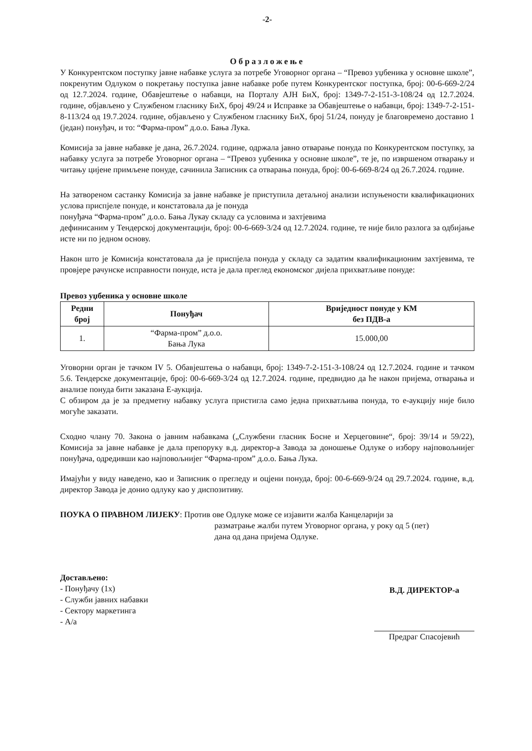-2-
Образложење
У Конкурентском поступку јавне набавке услуга за потребе Уговорног органа – “Превоз уџбеника у основне школе”, покренутим Одлуком о покретању поступка јавне набавке робе путем Конкурентског поступка, број: 00-6-669-2/24 од 12.7.2024. године, Обавјештење о набавци, на Порталу АЈН БиХ, број: 1349-7-2-151-3-108/24 од 12.7.2024. године, објављено у Службеном гласнику БиХ, број 49/24 и Исправке за Обавјештење о набавци, број: 1349-7-2-151-8-113/24 од 19.7.2024. године, објављено у Службеном гласнику БиХ, број 51/24, понуду је благовремено доставио 1 (један) понуђач, и то: “Фарма-пром” д.о.о. Бања Лука.
Комисија за јавне набавке је дана, 26.7.2024. године, одржала јавно отварање понуда по Конкурентском поступку, за набавку услуга за потребе Уговорног органа – “Превоз уџбеника у основне школе”, те је, по извршеном отварању и читању цијене примљене понуде, сачинила Записник са отварања понуда, број: 00-6-669-8/24 од 26.7.2024. године.
На затвореном састанку Комисија за јавне набавке је приступила детаљној анализи испуњености квалификационих услова приспјеле понуде, и констатовала да је понуда
понуђача “Фарма-пром” д.о.о. Бања Лукау складу са условима и захтјевима
дефинисаним у Тендерској документацији, број: 00-6-669-3/24 од 12.7.2024. године, те није било разлога за одбијање исте ни по једном основу.
Након што је Комисија констатовала да је приспјела понуда у складу са задатим квалификационим захтјевима, те провјере рачунске исправности понуде, иста је дала преглед економског дијела прихватљиве понуде:
Превоз уџбеника у основне школе
| Редни број | Понуђач | Вриједност понуде у КМ без ПДВ-а |
| --- | --- | --- |
| 1. | “Фарма-пром” д.о.о. Бања Лука | 15.000,00 |
Уговорни орган је тачком IV 5. Обавјештења о набавци, број: 1349-7-2-151-3-108/24 од 12.7.2024. године и тачком 5.6. Тендерске документације, број: 00-6-669-3/24 од 12.7.2024. године, предвидио да ће након пријема, отварања и анализе понуда бити заказана Е-аукција.
С обзиром да је за предметну набавку услуга пристигла само једна прихватљива понуда, то е-аукцију није било могуће заказати.
Сходно члану 70. Закона о јавним набавкама („Службени гласник Босне и Херцеговине“, број: 39/14 и 59/22), Комисија за јавне набавке је дала препоруку в.д. директор-а Завода за доношење Одлуке о избору најповољнијег понуђача, одредивши као најповољнијег “Фарма-пром” д.о.о. Бања Лука.
Имајући у виду наведено, као и Записник о прегледу и оцјени понуда, број: 00-6-669-9/24 од 29.7.2024. године, в.д. директор Завода је донио одлуку као у диспозитиву.
ПОУКА О ПРАВНОМ ЛИЈЕКУ: Против ове Одлуке може се изјавити жалба Канцеларији за
разматрање жалби путем Уговорног органа, у року од 5 (пет)
дана од дана пријема Одлуке.
Достављено:
- Понуђачу (1x)
- Служби јавних набавки
- Сектору маркетинга
- А/а
В.Д. ДИРЕКТОР-а
Предраг Спасојевић